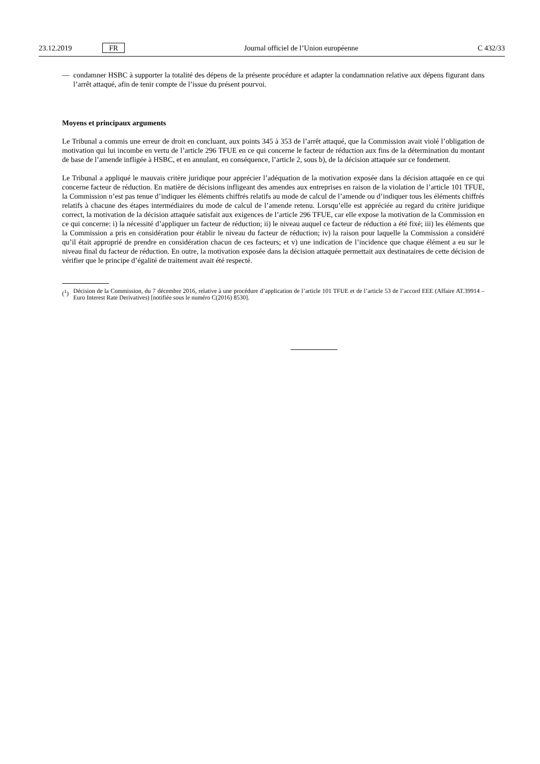23.12.2019 FR Journal officiel de l’Union européenne C 432/33
— condamner HSBC à supporter la totalité des dépens de la présente procédure et adapter la condamnation relative aux dépens figurant dans l’arrêt attaqué, afin de tenir compte de l’issue du présent pourvoi.
Moyens et principaux arguments
Le Tribunal a commis une erreur de droit en concluant, aux points 345 à 353 de l’arrêt attaqué, que la Commission avait violé l’obligation de motivation qui lui incombe en vertu de l’article 296 TFUE en ce qui concerne le facteur de réduction aux fins de la détermination du montant de base de l’amende infligée à HSBC, et en annulant, en conséquence, l’article 2, sous b), de la décision attaquée sur ce fondement.
Le Tribunal a appliqué le mauvais critère juridique pour apprécier l’adéquation de la motivation exposée dans la décision attaquée en ce qui concerne facteur de réduction. En matière de décisions infligeant des amendes aux entreprises en raison de la violation de l’article 101 TFUE, la Commission n’est pas tenue d’indiquer les éléments chiffrés relatifs au mode de calcul de l’amende ou d’indiquer tous les éléments chiffrés relatifs à chacune des étapes intermédiaires du mode de calcul de l’amende retenu. Lorsqu’elle est appréciée au regard du critère juridique correct, la motivation de la décision attaquée satisfait aux exigences de l’article 296 TFUE, car elle expose la motivation de la Commission en ce qui concerne: i) la nécessité d’appliquer un facteur de réduction; ii) le niveau auquel ce facteur de réduction a été fixé; iii) les éléments que la Commission a pris en considération pour établir le niveau du facteur de réduction; iv) la raison pour laquelle la Commission a considéré qu’il était approprié de prendre en considération chacun de ces facteurs; et v) une indication de l’incidence que chaque élément a eu sur le niveau final du facteur de réduction. En outre, la motivation exposée dans la décision attaquée permettait aux destinataires de cette décision de vérifier que le principe d’égalité de traitement avait été respecté.
(<sup>1</sup>) Décision de la Commission, du 7 décembre 2016, relative à une procédure d’application de l’article 101 TFUE et de l’article 53 de l’accord EEE (Affaire AT.39914 – Euro Interest Rate Derivatives) [notifiée sous le numéro C(2016) 8530].